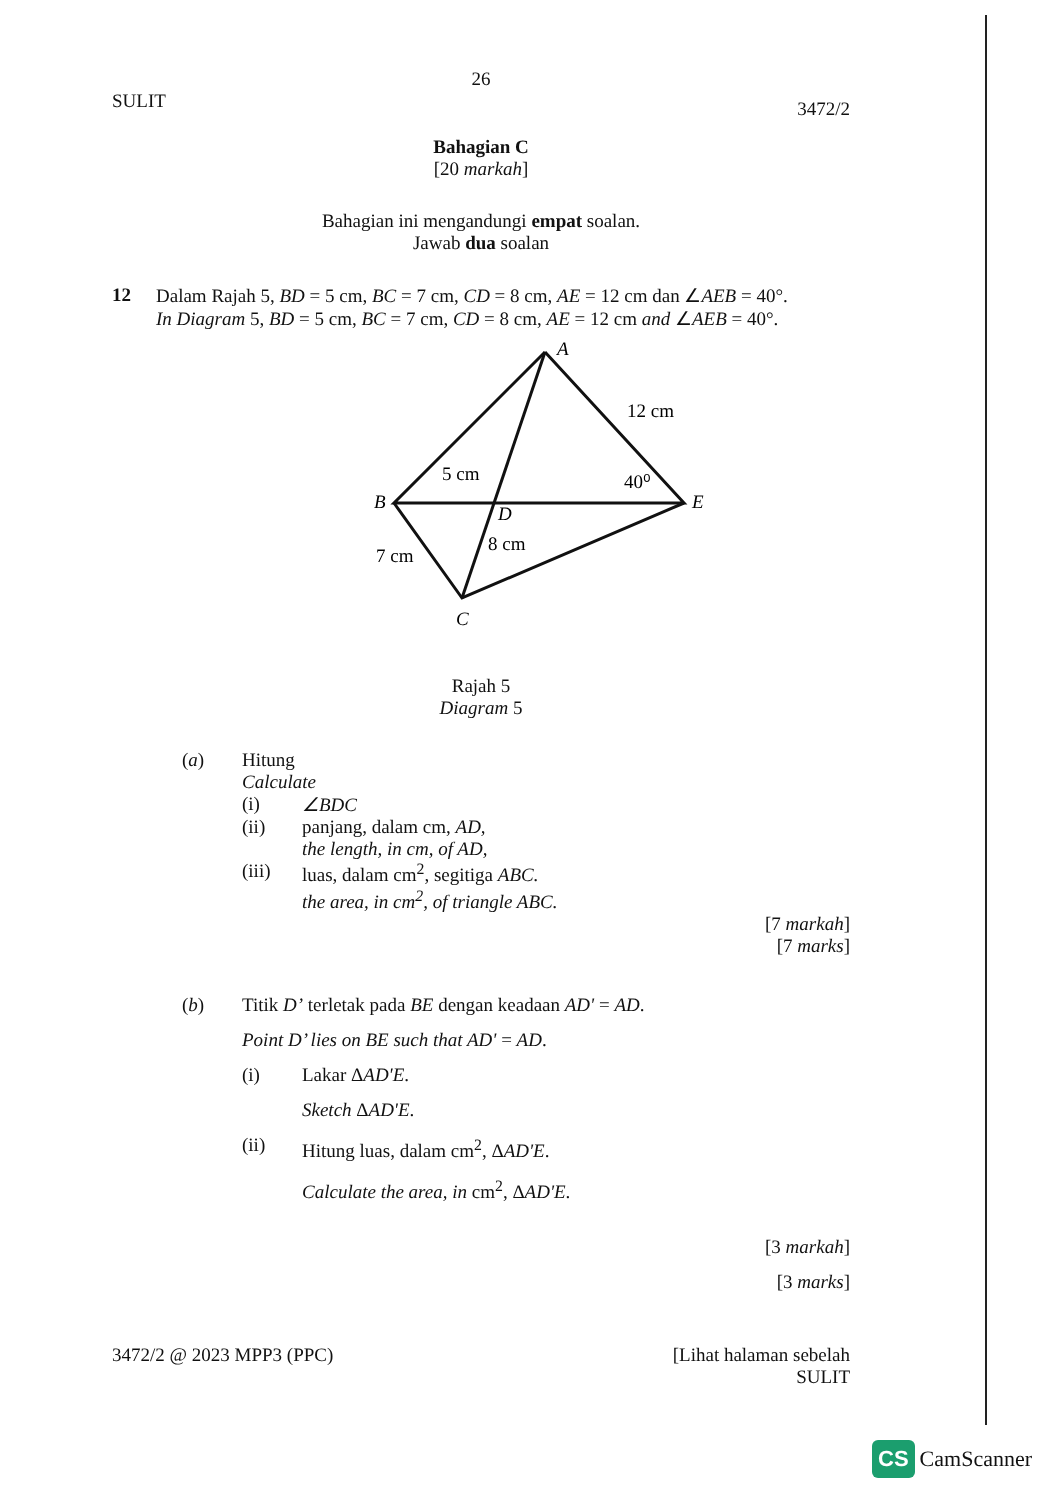26
SULIT 3472/2
Bahagian C
[20 markah]
Bahagian ini mengandungi empat soalan.
Jawab dua soalan
12 Dalam Rajah 5, BD = 5 cm, BC = 7 cm, CD = 8 cm, AE = 12 cm dan ∠AEB = 40°.
In Diagram 5, BD = 5 cm, BC = 7 cm, CD = 8 cm, AE = 12 cm and ∠AEB = 40°.
A
B
E
D
C
12 cm
5 cm
40⁰
8 cm
7 cm
Rajah 5
Diagram 5
(a) Hitung
Calculate
(i) ∠BDC
(ii) panjang, dalam cm, AD,
the length, in cm, of AD,
(iii) luas, dalam cm<sup>2</sup>, segitiga ABC.
the area, in cm<sup>2</sup>, of triangle ABC.
[7 markah]
[7 marks]
(b) Titik D’ terletak pada BE dengan keadaan AD' = AD.
Point D’ lies on BE such that AD' = AD.
(i) Lakar ΔAD'E.
Sketch ΔAD'E.
(ii) Hitung luas, dalam cm<sup>2</sup>, ΔAD'E.
Calculate the area, in cm<sup>2</sup>, ΔAD'E.
[3 markah]
[3 marks]
3472/2 @ 2023 MPP3 (PPC) [Lihat halaman sebelah
SULIT
CS CamScanner